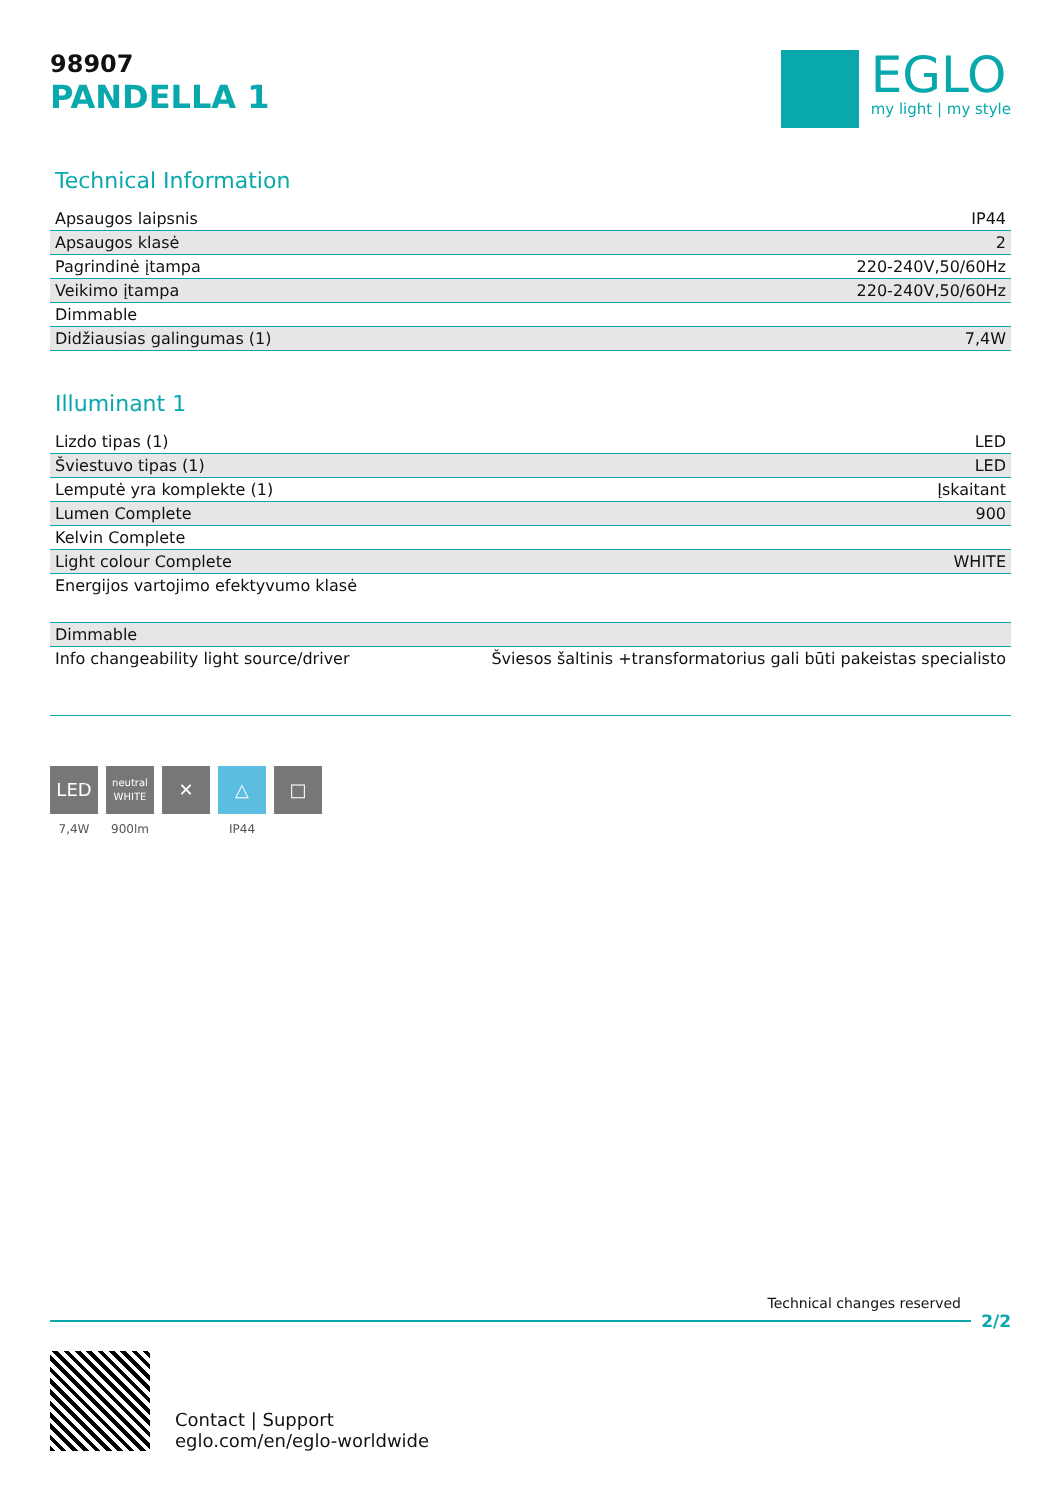98907
PANDELLA 1
EGLO
my light | my style
Technical Information
| Apsaugos laipsnis | IP44 |
| Apsaugos klasė | 2 |
| Pagrindinė įtampa | 220-240V,50/60Hz |
| Veikimo įtampa | 220-240V,50/60Hz |
| Dimmable | |
| Didžiausias galingumas (1) | 7,4W |
Illuminant 1
| Lizdo tipas (1) | LED |
| Šviestuvo tipas (1) | LED |
| Lemputė yra komplekte (1) | Įskaitant |
| Lumen Complete | 900 |
| Kelvin Complete | |
| Light colour Complete | WHITE |
| Energijos vartojimo efektyvumo klasė | |
| Dimmable | |
| Info changeability light source/driver | Šviesos šaltinis +transformatorius gali būti pakeistas specialisto |
LED
7,4W
neutral
WHITE
900lm
✕ △
IP44
□
Technical changes reserved
2/2
Contact | Support
eglo.com/en/eglo-worldwide